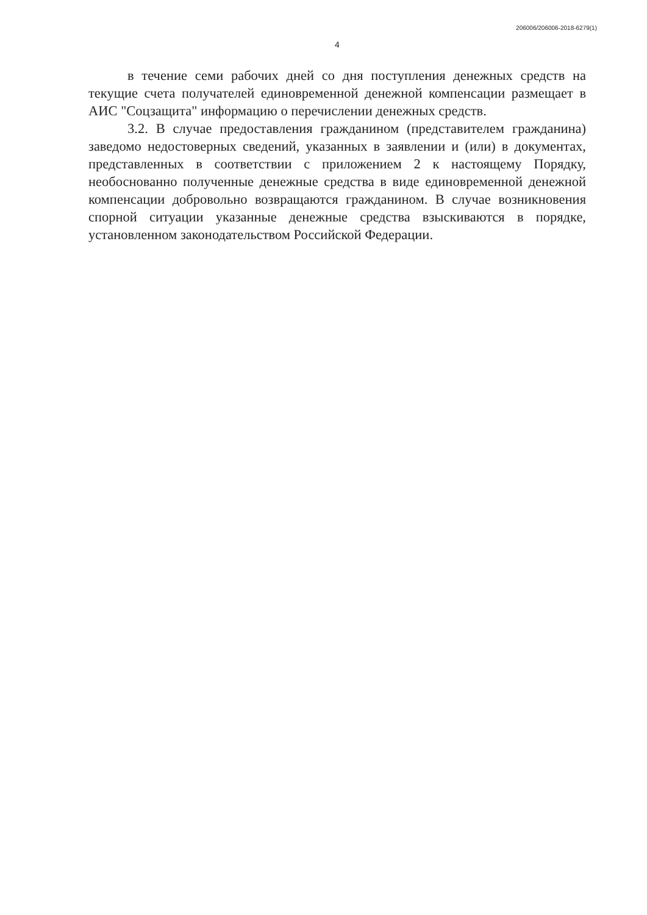206006/206006-2018-6279(1)
4
в течение семи рабочих дней со дня поступления денежных средств на текущие счета получателей единовременной денежной компенсации размещает в АИС "Соцзащита" информацию о перечислении денежных средств.
3.2. В случае предоставления гражданином (представителем гражданина) заведомо недостоверных сведений, указанных в заявлении и (или) в документах, представленных в соответствии с приложением 2 к настоящему Порядку, необоснованно полученные денежные средства в виде единовременной денежной компенсации добровольно возвращаются гражданином. В случае возникновения спорной ситуации указанные денежные средства взыскиваются в порядке, установленном законодательством Российской Федерации.